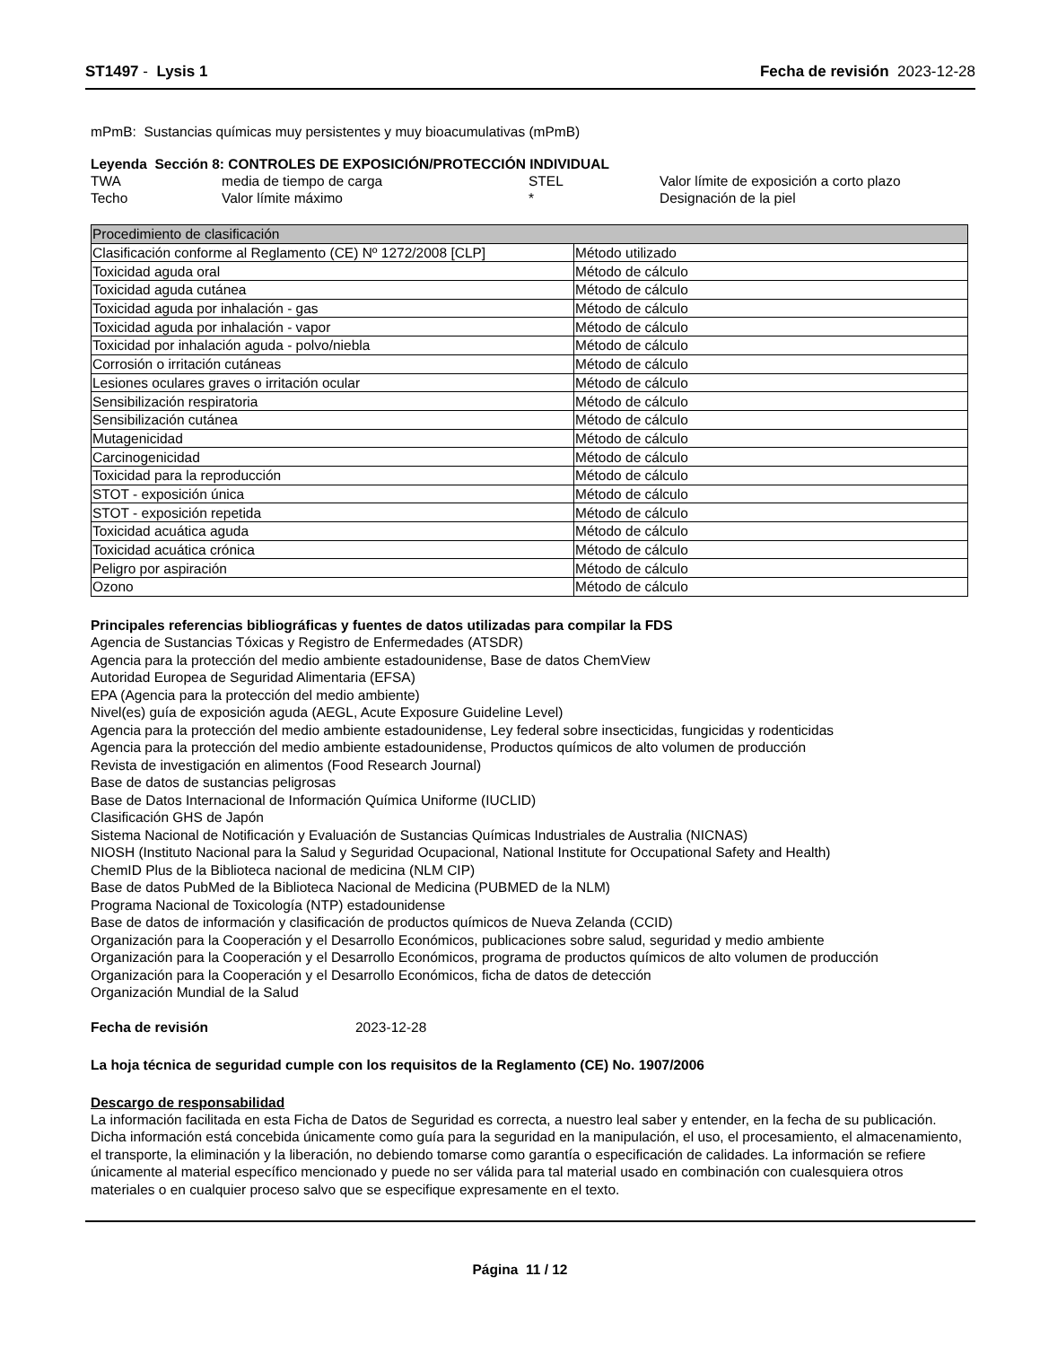ST1497 - Lysis 1 Fecha de revisión 2023-12-28
mPmB: Sustancias químicas muy persistentes y muy bioacumulativas (mPmB)
Leyenda Sección 8: CONTROLES DE EXPOSICIÓN/PROTECCIÓN INDIVIDUAL
TWA media de tiempo de carga STEL Valor límite de exposición a corto plazo Techo Valor límite máximo * Designación de la piel
| Procedimiento de clasificación | |
| Clasificación conforme al Reglamento (CE) Nº 1272/2008 [CLP] | Método utilizado |
| Toxicidad aguda oral | Método de cálculo |
| Toxicidad aguda cutánea | Método de cálculo |
| Toxicidad aguda por inhalación - gas | Método de cálculo |
| Toxicidad aguda por inhalación - vapor | Método de cálculo |
| Toxicidad por inhalación aguda - polvo/niebla | Método de cálculo |
| Corrosión o irritación cutáneas | Método de cálculo |
| Lesiones oculares graves o irritación ocular | Método de cálculo |
| Sensibilización respiratoria | Método de cálculo |
| Sensibilización cutánea | Método de cálculo |
| Mutagenicidad | Método de cálculo |
| Carcinogenicidad | Método de cálculo |
| Toxicidad para la reproducción | Método de cálculo |
| STOT - exposición única | Método de cálculo |
| STOT - exposición repetida | Método de cálculo |
| Toxicidad acuática aguda | Método de cálculo |
| Toxicidad acuática crónica | Método de cálculo |
| Peligro por aspiración | Método de cálculo |
| Ozono | Método de cálculo |
Principales referencias bibliográficas y fuentes de datos utilizadas para compilar la FDS
Agencia de Sustancias Tóxicas y Registro de Enfermedades (ATSDR)
Agencia para la protección del medio ambiente estadounidense, Base de datos ChemView
Autoridad Europea de Seguridad Alimentaria (EFSA)
EPA (Agencia para la protección del medio ambiente)
Nivel(es) guía de exposición aguda (AEGL, Acute Exposure Guideline Level)
Agencia para la protección del medio ambiente estadounidense, Ley federal sobre insecticidas, fungicidas y rodenticidas
Agencia para la protección del medio ambiente estadounidense, Productos químicos de alto volumen de producción
Revista de investigación en alimentos (Food Research Journal)
Base de datos de sustancias peligrosas
Base de Datos Internacional de Información Química Uniforme (IUCLID)
Clasificación GHS de Japón
Sistema Nacional de Notificación y Evaluación de Sustancias Químicas Industriales de Australia (NICNAS)
NIOSH (Instituto Nacional para la Salud y Seguridad Ocupacional, National Institute for Occupational Safety and Health)
ChemID Plus de la Biblioteca nacional de medicina (NLM CIP)
Base de datos PubMed de la Biblioteca Nacional de Medicina (PUBMED de la NLM)
Programa Nacional de Toxicología (NTP) estadounidense
Base de datos de información y clasificación de productos químicos de Nueva Zelanda (CCID)
Organización para la Cooperación y el Desarrollo Económicos, publicaciones sobre salud, seguridad y medio ambiente
Organización para la Cooperación y el Desarrollo Económicos, programa de productos químicos de alto volumen de producción
Organización para la Cooperación y el Desarrollo Económicos, ficha de datos de detección
Organización Mundial de la Salud
Fecha de revisión 2023-12-28
La hoja técnica de seguridad cumple con los requisitos de la Reglamento (CE) No. 1907/2006
Descargo de responsabilidad
La información facilitada en esta Ficha de Datos de Seguridad es correcta, a nuestro leal saber y entender, en la fecha de su publicación. Dicha información está concebida únicamente como guía para la seguridad en la manipulación, el uso, el procesamiento, el almacenamiento, el transporte, la eliminación y la liberación, no debiendo tomarse como garantía o especificación de calidades. La información se refiere únicamente al material específico mencionado y puede no ser válida para tal material usado en combinación con cualesquiera otros materiales o en cualquier proceso salvo que se especifique expresamente en el texto.
Página 11 / 12